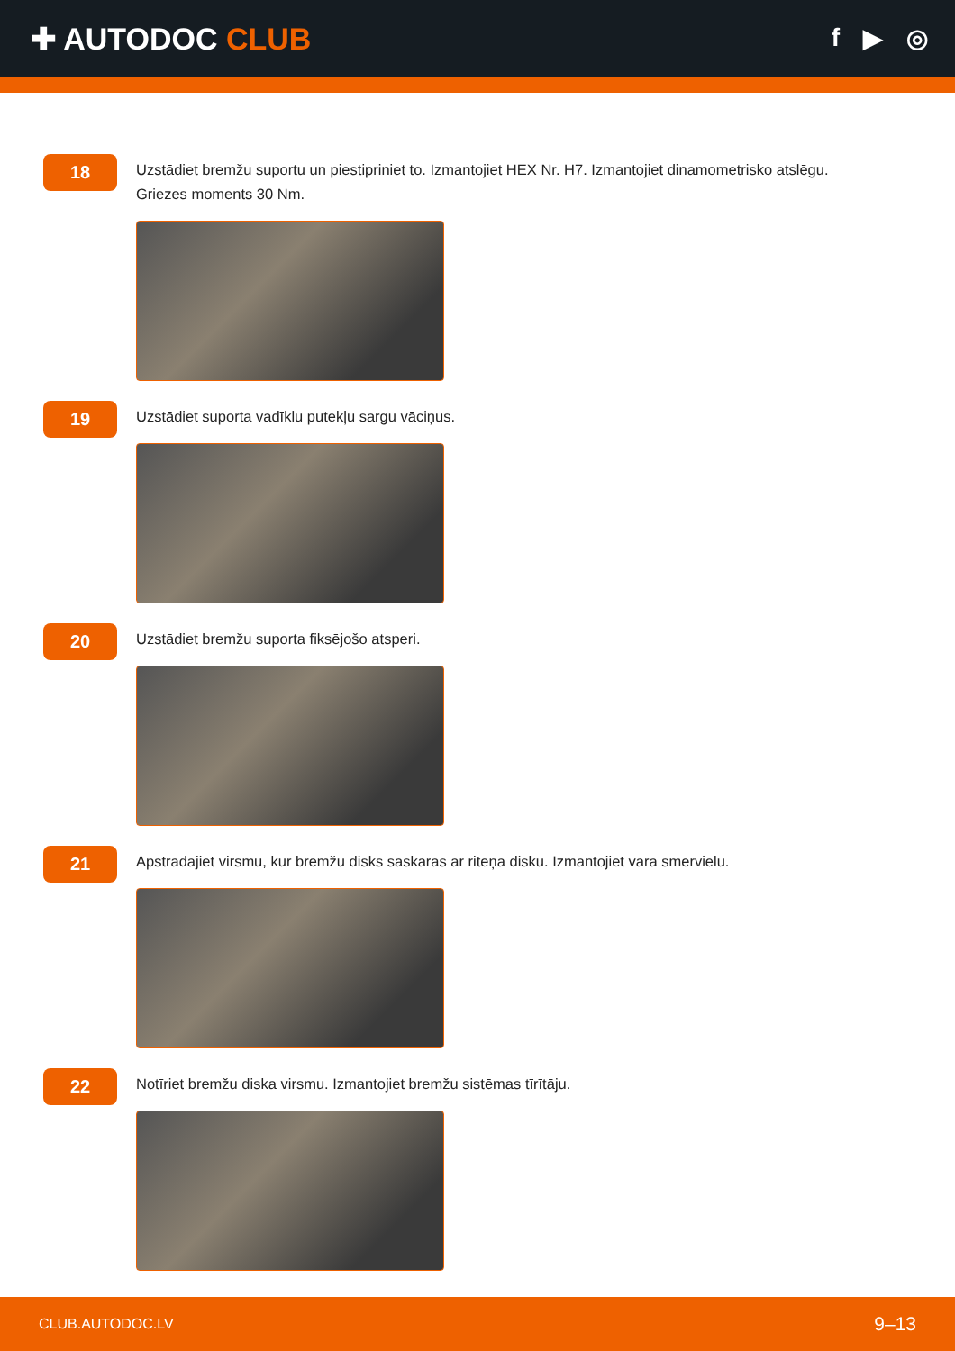✚ AUTODOC CLUB
f ▶ ◎
18
Uzstādiet bremžu suportu un piestipriniet to. Izmantojiet HEX Nr. H7. Izmantojiet dinamometrisko atslēgu.
Griezes moments 30 Nm.
19
Uzstādiet suporta vadīklu putekļu sargu vāciņus.
20
Uzstādiet bremžu suporta fiksējošo atsperi.
21
Apstrādājiet virsmu, kur bremžu disks saskaras ar riteņa disku. Izmantojiet vara smērvielu.
22
Notīriet bremžu diska virsmu. Izmantojiet bremžu sistēmas tīrītāju.
CLUB.AUTODOC.LV 9–13